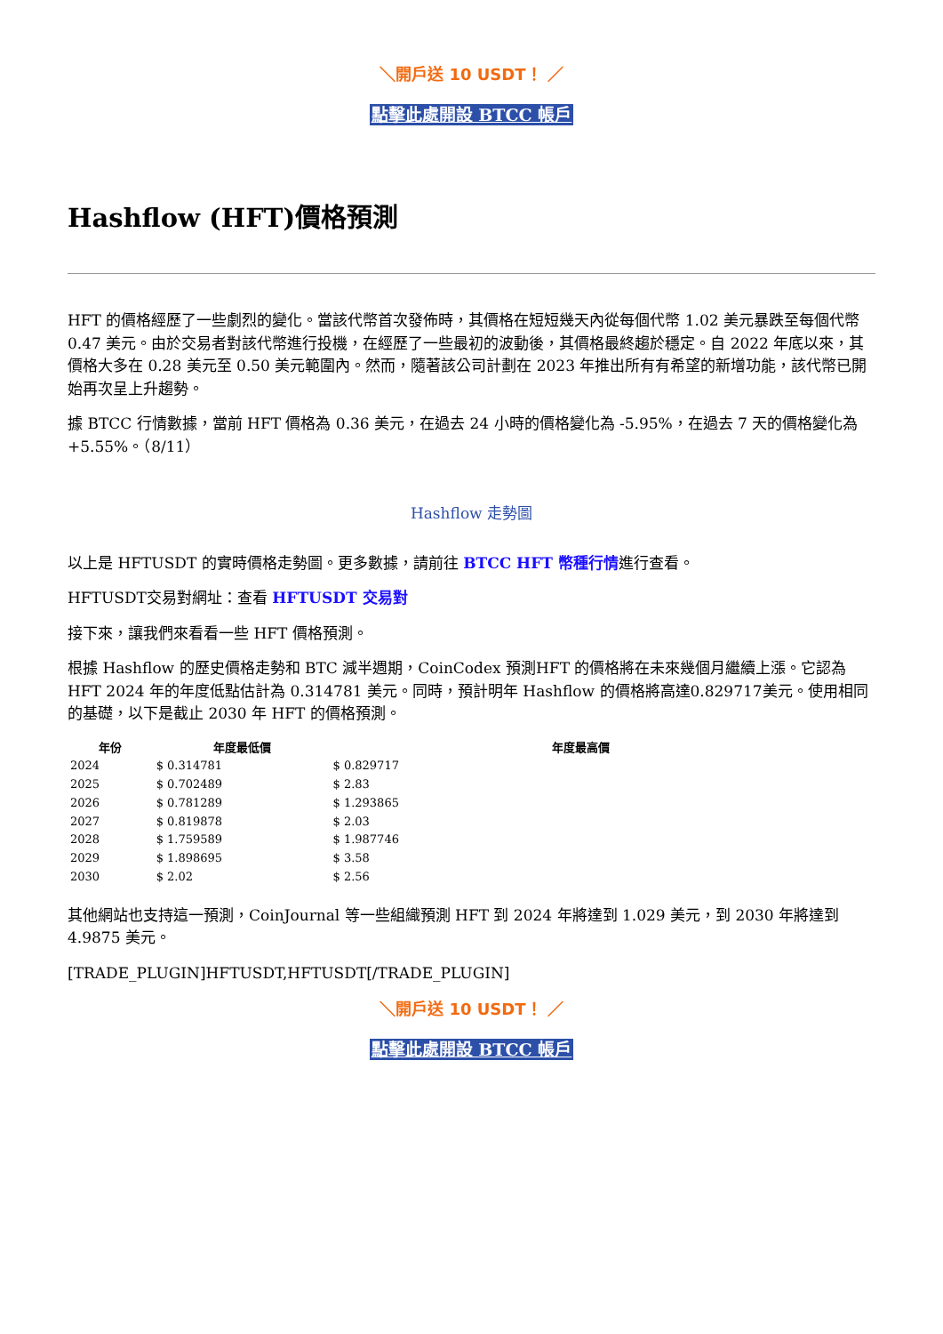＼開戶送 10 USDT！ ／
點擊此處開設 BTCC 帳戶
Hashflow (HFT)價格預測
HFT 的價格經歷了一些劇烈的變化。當該代幣首次發佈時，其價格在短短幾天內從每個代幣 1.02 美元暴跌至每個代幣 0.47 美元。由於交易者對該代幣進行投機，在經歷了一些最初的波動後，其價格最終趨於穩定。自 2022 年底以來，其價格大多在 0.28 美元至 0.50 美元範圍內。然而，隨著該公司計劃在 2023 年推出所有有希望的新增功能，該代幣已開始再次呈上升趨勢。
據 BTCC 行情數據，當前 HFT 價格為 0.36 美元，在過去 24 小時的價格變化為 -5.95%，在過去 7 天的價格變化為 +5.55%。（8/11）
Hashflow 走勢圖
以上是 HFTUSDT 的實時價格走勢圖。更多數據，請前往 BTCC HFT 幣種行情進行查看。
HFTUSDT交易對網址：查看 HFTUSDT 交易對
接下來，讓我們來看看一些 HFT 價格預測。
根據 Hashflow 的歷史價格走勢和 BTC 減半週期，CoinCodex 預測HFT 的價格將在未來幾個月繼續上漲。它認為 HFT 2024 年的年度低點估計為 0.314781 美元。同時，預計明年 Hashflow 的價格將高達0.829717美元。使用相同的基礎，以下是截止 2030 年 HFT 的價格預測。
| 年份 | 年度最低價 | | 年度最高價 |
| --- | --- | --- | --- |
| 2024 | $ 0.314781 | $ 0.829717 | |
| 2025 | $ 0.702489 | $ 2.83 | |
| 2026 | $ 0.781289 | $ 1.293865 | |
| 2027 | $ 0.819878 | $ 2.03 | |
| 2028 | $ 1.759589 | $ 1.987746 | |
| 2029 | $ 1.898695 | $ 3.58 | |
| 2030 | $ 2.02 | $ 2.56 | |
其他網站也支持這一預測，CoinJournal 等一些組織預測 HFT 到 2024 年將達到 1.029 美元，到 2030 年將達到 4.9875 美元。
[TRADE_PLUGIN]HFTUSDT,HFTUSDT[/TRADE_PLUGIN]
＼開戶送 10 USDT！ ／
點擊此處開設 BTCC 帳戶